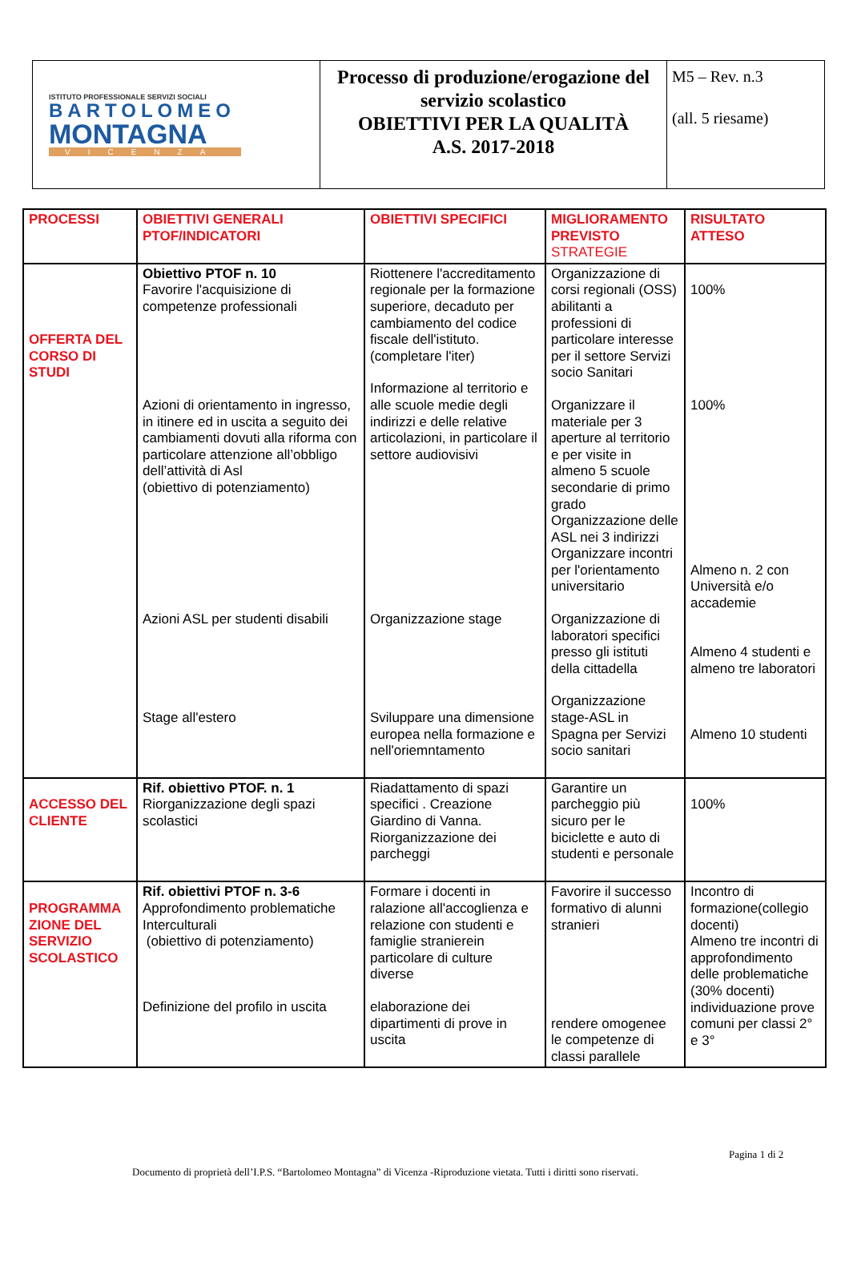| ISTITUTO PROFESSIONALE SERVIZI SOCIALI BARTOLOMEO MONTAGNA VICENZA | Processo di produzione/erogazione del servizio scolastico OBIETTIVI PER LA QUALITÀ A.S. 2017-2018 | M5 – Rev. n.3 (all. 5 riesame) |
| PROCESSI | OBIETTIVI GENERALI PTOF/INDICATORI | OBIETTIVI SPECIFICI | MIGLIORAMENTO PREVISTO STRATEGIE | RISULTATO ATTESO |
| --- | --- | --- | --- | --- |
| OFFERTA DEL CORSO DI STUDI | Obiettivo PTOF n. 10 Favorire l'acquisizione di competenze professionali Azioni di orientamento in ingresso, in itinere ed in uscita a seguito dei cambiamenti dovuti alla riforma con particolare attenzione all’obbligo dell’attività di Asl (obiettivo di potenziamento) Azioni ASL per studenti disabili Stage all'estero | Riottenere l'accreditamento regionale per la formazione superiore, decaduto per cambiamento del codice fiscale dell'istituto. (completare l'iter) Informazione al territorio e alle scuole medie degli indirizzi e delle relative articolazioni, in particolare il settore audiovisivi Organizzazione stage Sviluppare una dimensione europea nella formazione e nell'oriemntamento | Organizzazione di corsi regionali (OSS) abilitanti a professioni di particolare interesse per il settore Servizi socio Sanitari Organizzare il materiale per 3 aperture al territorio e per visite in almeno 5 scuole secondarie di primo grado Organizzazione delle ASL nei 3 indirizzi Organizzare incontri per l'orientamento universitario Organizzazione di laboratori specifici presso gli istituti della cittadella Organizzazione stage-ASL in Spagna per Servizi socio sanitari | 100% 100% Almeno n. 2 con Università e/o accademie Almeno 4 studenti e almeno tre laboratori Almeno 10 studenti |
| ACCESSO DEL CLIENTE | Rif. obiettivo PTOF. n. 1 Riorganizzazione degli spazi scolastici | Riadattamento di spazi specifici . Creazione Giardino di Vanna. Riorganizzazione dei parcheggi | Garantire un parcheggio più sicuro per le biciclette e auto di studenti e personale | 100% |
| PROGRAMMA ZIONE DEL SERVIZIO SCOLASTICO | Rif. obiettivi PTOF n. 3-6 Approfondimento problematiche Interculturali (obiettivo di potenziamento) Definizione del profilo in uscita | Formare i docenti in ralazione all'accoglienza e relazione con studenti e famiglie stranierein particolare di culture diverse elaborazione dei dipartimenti di prove in uscita | Favorire il successo formativo di alunni stranieri rendere omogenee le competenze di classi parallele | Incontro di formazione(collegio docenti) Almeno tre incontri di approfondimento delle problematiche (30% docenti) individuazione prove comuni per classi 2° e 3° |
Pagina 1 di 2
Documento di proprietà dell’I.P.S. “Bartolomeo Montagna” di Vicenza -Riproduzione vietata. Tutti i diritti sono riservati.